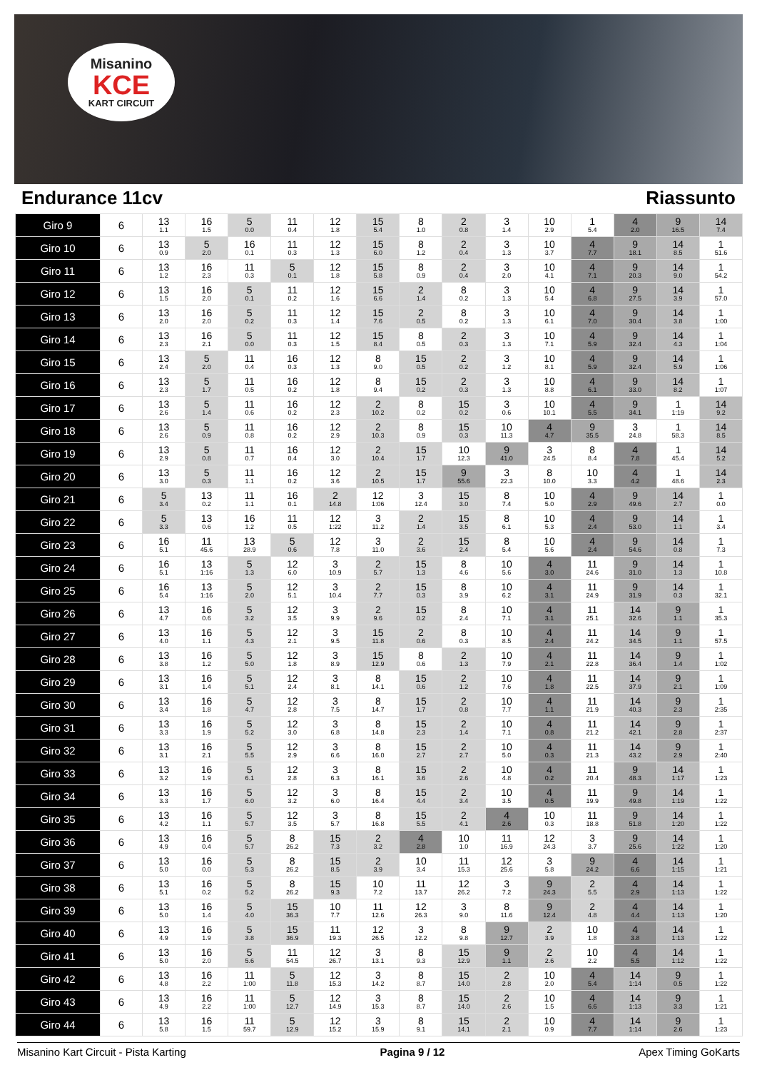Misanino
KCE
KART CIRCUIT
Endurance 11cv Riassunto
| Giro 9 | 6 | 13 1.1 | 16 1.5 | 5 0.0 | 11 0.4 | 12 1.8 | 15 5.4 | 8 1.0 | 2 0.8 | 3 1.4 | 10 2.9 | 1 5.4 | 4 2.0 | 9 16.5 | 14 7.4 |
| Giro 10 | 6 | 13 0.9 | 5 2.0 | 16 0.1 | 11 0.3 | 12 1.3 | 15 6.0 | 8 1.2 | 2 0.4 | 3 1.3 | 10 3.7 | 4 7.7 | 9 18.1 | 14 8.5 | 1 51.6 |
| Giro 11 | 6 | 13 1.2 | 16 2.3 | 11 0.3 | 5 0.1 | 12 1.8 | 15 5.8 | 8 0.9 | 2 0.4 | 3 2.0 | 10 4.1 | 4 7.1 | 9 20.3 | 14 9.0 | 1 54.2 |
| Giro 12 | 6 | 13 1.5 | 16 2.0 | 5 0.1 | 11 0.2 | 12 1.6 | 15 6.6 | 2 1.4 | 8 0.2 | 3 1.3 | 10 5.4 | 4 6.8 | 9 27.5 | 14 3.9 | 1 57.0 |
| Giro 13 | 6 | 13 2.0 | 16 2.0 | 5 0.2 | 11 0.3 | 12 1.4 | 15 7.6 | 2 0.5 | 8 0.2 | 3 1.3 | 10 6.1 | 4 7.0 | 9 30.4 | 14 3.8 | 1 1:00 |
| Giro 14 | 6 | 13 2.3 | 16 2.1 | 5 0.0 | 11 0.3 | 12 1.5 | 15 8.4 | 8 0.5 | 2 0.3 | 3 1.3 | 10 7.1 | 4 5.9 | 9 32.4 | 14 4.3 | 1 1:04 |
| Giro 15 | 6 | 13 2.4 | 5 2.0 | 11 0.4 | 16 0.3 | 12 1.3 | 8 9.0 | 15 0.5 | 2 0.2 | 3 1.2 | 10 8.1 | 4 5.9 | 9 32.4 | 14 5.9 | 1 1:06 |
| Giro 16 | 6 | 13 2.3 | 5 1.7 | 11 0.5 | 16 0.2 | 12 1.8 | 8 9.4 | 15 0.2 | 2 0.3 | 3 1.3 | 10 8.8 | 4 6.1 | 9 33.0 | 14 8.2 | 1 1:07 |
| Giro 17 | 6 | 13 2.6 | 5 1.4 | 11 0.6 | 16 0.2 | 12 2.3 | 2 10.2 | 8 0.2 | 15 0.2 | 3 0.6 | 10 10.1 | 4 5.5 | 9 34.1 | 1 1:19 | 14 9.2 |
| Giro 18 | 6 | 13 2.6 | 5 0.9 | 11 0.8 | 16 0.2 | 12 2.9 | 2 10.3 | 8 0.9 | 15 0.3 | 10 11.3 | 4 4.7 | 9 35.5 | 3 24.8 | 1 58.3 | 14 8.5 |
| Giro 19 | 6 | 13 2.9 | 5 0.8 | 11 0.7 | 16 0.4 | 12 3.0 | 2 10.4 | 15 1.7 | 10 12.3 | 9 41.0 | 3 24.5 | 8 8.4 | 4 7.8 | 1 45.4 | 14 5.2 |
| Giro 20 | 6 | 13 3.0 | 5 0.3 | 11 1.1 | 16 0.2 | 12 3.6 | 2 10.5 | 15 1.7 | 9 55.6 | 3 22.3 | 8 10.0 | 10 3.3 | 4 4.2 | 1 48.6 | 14 2.3 |
| Giro 21 | 6 | 5 3.4 | 13 0.2 | 11 1.1 | 16 0.1 | 2 14.8 | 12 1:06 | 3 12.4 | 15 3.0 | 8 7.4 | 10 5.0 | 4 2.9 | 9 49.6 | 14 2.7 | 1 0.0 |
| Giro 22 | 6 | 5 3.3 | 13 0.6 | 16 1.2 | 11 0.5 | 12 1:22 | 3 11.2 | 2 1.4 | 15 3.5 | 8 6.1 | 10 5.3 | 4 2.4 | 9 53.0 | 14 1.1 | 1 3.4 |
| Giro 23 | 6 | 16 5.1 | 11 45.6 | 13 28.9 | 5 0.6 | 12 7.8 | 3 11.0 | 2 3.6 | 15 2.4 | 8 5.4 | 10 5.6 | 4 2.4 | 9 54.6 | 14 0.8 | 1 7.3 |
| Giro 24 | 6 | 16 5.1 | 13 1:16 | 5 1.3 | 12 6.0 | 3 10.9 | 2 5.7 | 15 1.3 | 8 4.6 | 10 5.6 | 4 3.0 | 11 24.6 | 9 31.0 | 14 1.3 | 1 10.8 |
| Giro 25 | 6 | 16 5.4 | 13 1:16 | 5 2.0 | 12 5.1 | 3 10.4 | 2 7.7 | 15 0.3 | 8 3.9 | 10 6.2 | 4 3.1 | 11 24.9 | 9 31.9 | 14 0.3 | 1 32.1 |
| Giro 26 | 6 | 13 4.7 | 16 0.6 | 5 3.2 | 12 3.5 | 3 9.9 | 2 9.6 | 15 0.2 | 8 2.4 | 10 7.1 | 4 3.1 | 11 25.1 | 14 32.6 | 9 1.1 | 1 35.3 |
| Giro 27 | 6 | 13 4.0 | 16 1.1 | 5 4.3 | 12 2.1 | 3 9.5 | 15 11.8 | 2 0.6 | 8 0.3 | 10 8.5 | 4 2.4 | 11 24.2 | 14 34.5 | 9 1.1 | 1 57.5 |
| Giro 28 | 6 | 13 3.8 | 16 1.2 | 5 5.0 | 12 1.8 | 3 8.9 | 15 12.9 | 8 0.6 | 2 1.3 | 10 7.9 | 4 2.1 | 11 22.8 | 14 36.4 | 9 1.4 | 1 1:02 |
| Giro 29 | 6 | 13 3.1 | 16 1.4 | 5 5.1 | 12 2.4 | 3 8.1 | 8 14.1 | 15 0.6 | 2 1.2 | 10 7.6 | 4 1.8 | 11 22.5 | 14 37.9 | 9 2.1 | 1 1:09 |
| Giro 30 | 6 | 13 3.4 | 16 1.8 | 5 4.7 | 12 2.8 | 3 7.5 | 8 14.7 | 15 1.7 | 2 0.8 | 10 7.7 | 4 1.1 | 11 21.9 | 14 40.3 | 9 2.3 | 1 2:35 |
| Giro 31 | 6 | 13 3.3 | 16 1.9 | 5 5.2 | 12 3.0 | 3 6.8 | 8 14.8 | 15 2.3 | 2 1.4 | 10 7.1 | 4 0.8 | 11 21.2 | 14 42.1 | 9 2.8 | 1 2:37 |
| Giro 32 | 6 | 13 3.1 | 16 2.1 | 5 5.5 | 12 2.9 | 3 6.6 | 8 16.0 | 15 2.7 | 2 2.7 | 10 5.0 | 4 0.3 | 11 21.3 | 14 43.2 | 9 2.9 | 1 2:40 |
| Giro 33 | 6 | 13 3.2 | 16 1.9 | 5 6.1 | 12 2.8 | 3 6.3 | 8 16.1 | 15 3.6 | 2 2.6 | 10 4.8 | 4 0.2 | 11 20.4 | 9 48.3 | 14 1:17 | 1 1:23 |
| Giro 34 | 6 | 13 3.3 | 16 1.7 | 5 6.0 | 12 3.2 | 3 6.0 | 8 16.4 | 15 4.4 | 2 3.4 | 10 3.5 | 4 0.5 | 11 19.9 | 9 49.8 | 14 1:19 | 1 1:22 |
| Giro 35 | 6 | 13 4.2 | 16 1.1 | 5 5.7 | 12 3.5 | 3 5.7 | 8 16.8 | 15 5.5 | 2 4.1 | 4 2.6 | 10 0.3 | 11 18.8 | 9 51.8 | 14 1:20 | 1 1:22 |
| Giro 36 | 6 | 13 4.9 | 16 0.4 | 5 5.7 | 8 26.2 | 15 7.3 | 2 3.2 | 4 2.8 | 10 1.0 | 11 16.9 | 12 24.3 | 3 3.7 | 9 25.6 | 14 1:22 | 1 1:20 |
| Giro 37 | 6 | 13 5.0 | 16 0.0 | 5 5.3 | 8 26.2 | 15 8.5 | 2 3.9 | 10 3.4 | 11 15.3 | 12 25.6 | 3 5.8 | 9 24.2 | 4 6.6 | 14 1:15 | 1 1:21 |
| Giro 38 | 6 | 13 5.1 | 16 0.2 | 5 5.2 | 8 26.2 | 15 9.3 | 10 7.2 | 11 13.7 | 12 26.2 | 3 7.2 | 9 24.3 | 2 5.5 | 4 2.9 | 14 1:13 | 1 1:22 |
| Giro 39 | 6 | 13 5.0 | 16 1.4 | 5 4.0 | 15 36.3 | 10 7.7 | 11 12.6 | 12 26.3 | 3 9.0 | 8 11.6 | 9 12.4 | 2 4.8 | 4 4.4 | 14 1:13 | 1 1:20 |
| Giro 40 | 6 | 13 4.9 | 16 1.9 | 5 3.8 | 15 36.9 | 11 19.3 | 12 26.5 | 3 12.2 | 8 9.8 | 9 12.7 | 2 3.9 | 10 1.8 | 4 3.8 | 14 1:13 | 1 1:22 |
| Giro 41 | 6 | 13 5.0 | 16 2.0 | 5 5.6 | 11 54.5 | 12 26.7 | 3 13.1 | 8 9.3 | 15 12.9 | 9 1.1 | 2 2.6 | 10 2.2 | 4 5.5 | 14 1:12 | 1 1:22 |
| Giro 42 | 6 | 13 4.8 | 16 2.2 | 11 1:00 | 5 11.8 | 12 15.3 | 3 14.2 | 8 8.7 | 15 14.0 | 2 2.8 | 10 2.0 | 4 5.4 | 14 1:14 | 9 0.5 | 1 1:22 |
| Giro 43 | 6 | 13 4.9 | 16 2.2 | 11 1:00 | 5 12.7 | 12 14.9 | 3 15.3 | 8 8.7 | 15 14.0 | 2 2.6 | 10 1.5 | 4 6.6 | 14 1:13 | 9 3.3 | 1 1:21 |
| Giro 44 | 6 | 13 5.8 | 16 1.5 | 11 59.7 | 5 12.9 | 12 15.2 | 3 15.9 | 8 9.1 | 15 14.1 | 2 2.1 | 10 0.9 | 4 7.7 | 14 1:14 | 9 2.6 | 1 1:23 |
Misanino Kart Circuit - Pista Karting Pagina 9 / 12 Apex Timing GoKarts